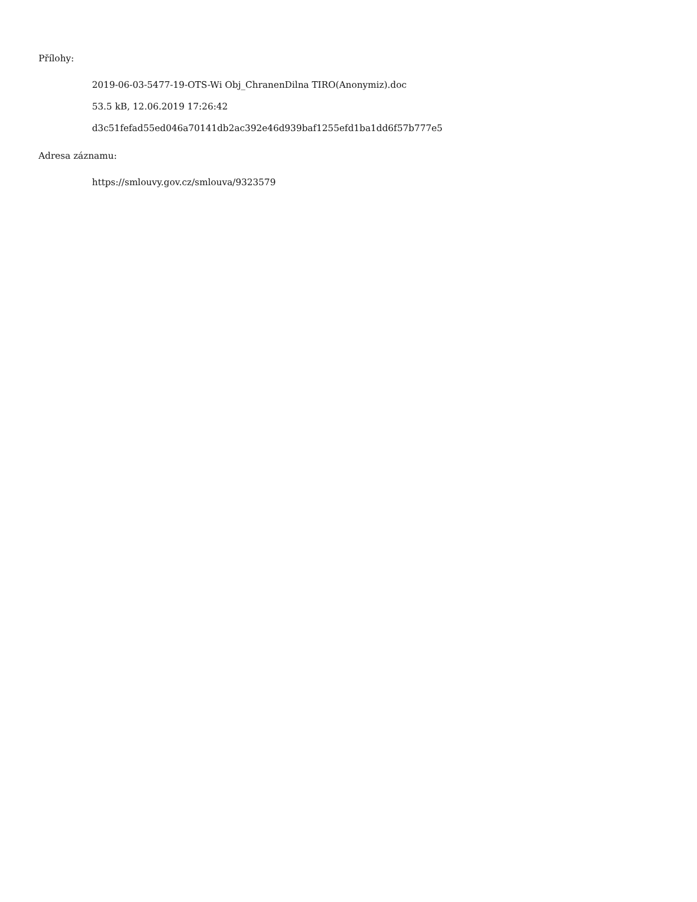Přílohy:
2019-06-03-5477-19-OTS-Wi Obj_ChranenDilna TIRO(Anonymiz).doc
53.5 kB, 12.06.2019 17:26:42
d3c51fefad55ed046a70141db2ac392e46d939baf1255efd1ba1dd6f57b777e5
Adresa záznamu:
https://smlouvy.gov.cz/smlouva/9323579